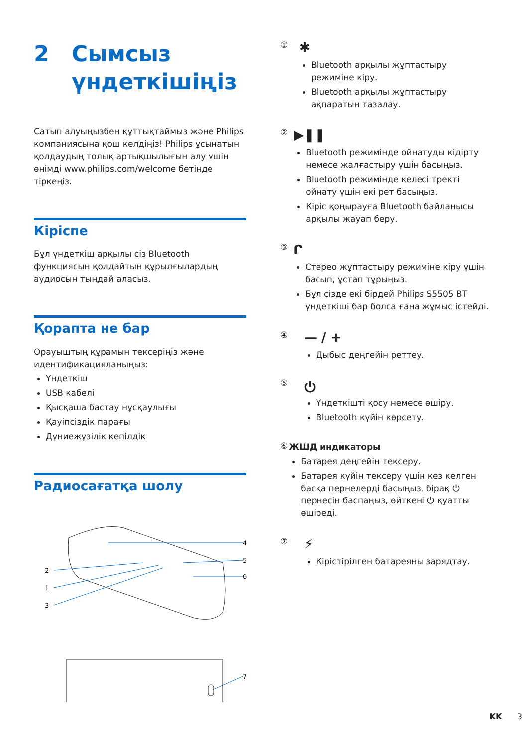2 Сымсыз
үндеткішіңіз
Сатып алуыңызбен құттықтаймыз және Philips компаниясына қош келдіңіз! Philips ұсынатын қолдаудың толық артықшылығын алу үшін өнімді www.philips.com/welcome бетінде тіркеңіз.
Кіріспе
Бұл үндеткіш арқылы сіз Bluetooth функциясын қолдайтын құрылғылардың аудиосын тыңдай аласыз.
Қорапта не бар
Орауыштың құрамын тексеріңіз және идентификацияланыңыз:
Үндеткіш
USB кабелі
Қысқаша бастау нұсқаулығы
Қауіпсіздік парағы
Дүниежүзілік кепілдік
Радиосағатқа шолу
4
5
6
2
1
3
7
①
✱
Bluetooth арқылы жұптастыру режиміне кіру.
Bluetooth арқылы жұптастыру ақпаратын тазалау.
②
▶❚❚
Bluetooth режимінде ойнатуды кідірту немесе жалғастыру үшін басыңыз.
Bluetooth режимінде келесі тректі ойнату үшін екі рет басыңыз.
Кіріс қоңырауға Bluetooth байланысы арқылы жауап беру.
③
ᒋ
Стерео жұптастыру режиміне кіру үшін басып, ұстап тұрыңыз.
Бұл сізде екі бірдей Philips S5505 BT үндеткіші бар болса ғана жұмыс істейді.
④
— / +
Дыбыс деңгейін реттеу.
⑤
⏻
Үндеткішті қосу немесе өшіру.
Bluetooth күйін көрсету.
⑥
ЖШД индикаторы
Батарея деңгейін тексеру.
Батарея күйін тексеру үшін кез келген басқа пернелерді басыңыз, бірақ ⏻ пернесін баспаңыз, өйткені ⏻ қуатты өшіреді.
⑦
⚡
Кірістірілген батареяны зарядтау.
KK 3